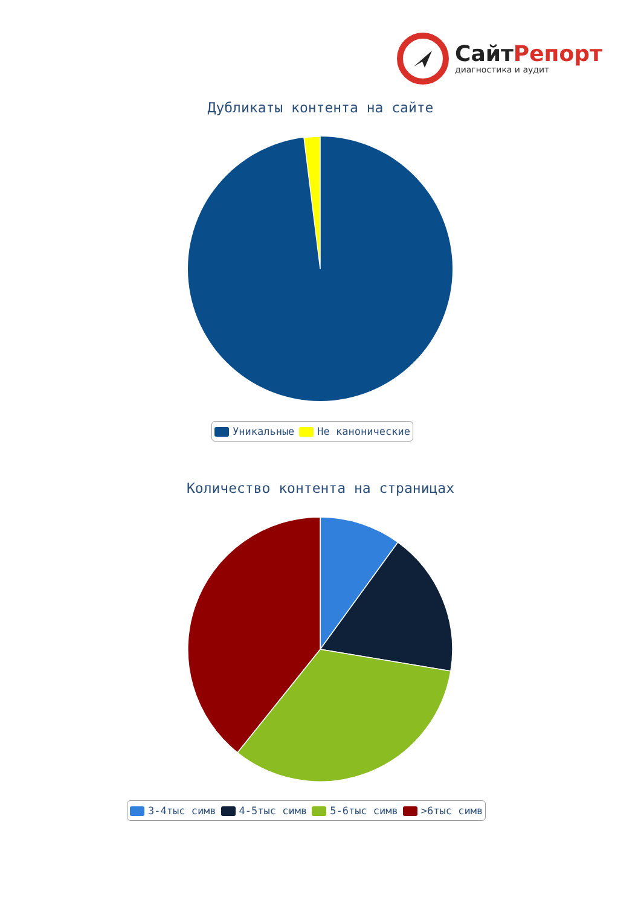СайтРепорт
диагностика и аудит
Дубликаты контента на сайте
Уникальные Не канонические
Количество контента на страницах
3-4тыс симв 4-5тыс симв 5-6тыс симв >6тыс симв